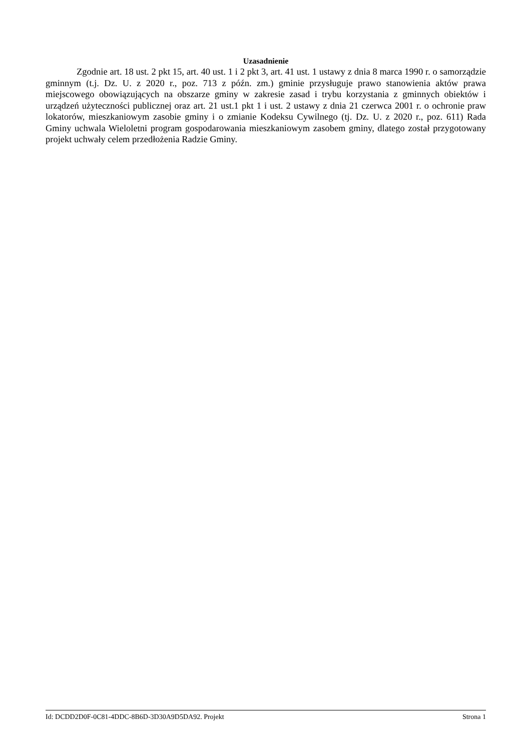Uzasadnienie
Zgodnie art. 18 ust. 2 pkt 15, art. 40 ust. 1 i 2 pkt 3, art. 41 ust. 1 ustawy z dnia 8 marca 1990 r. o samorządzie gminnym (t.j. Dz. U. z 2020 r., poz. 713 z późn. zm.) gminie przysługuje prawo stanowienia aktów prawa miejscowego obowiązujących na obszarze gminy w zakresie zasad i trybu korzystania z gminnych obiektów i urządzeń użyteczności publicznej oraz art. 21 ust.1 pkt 1 i ust. 2 ustawy z dnia 21 czerwca 2001 r. o ochronie praw lokatorów, mieszkaniowym zasobie gminy i o zmianie Kodeksu Cywilnego (tj. Dz. U. z 2020 r., poz. 611) Rada Gminy uchwala Wieloletni program gospodarowania mieszkaniowym zasobem gminy, dlatego został przygotowany projekt uchwały celem przedłożenia Radzie Gminy.
Id: DCDD2D0F-0C81-4DDC-8B6D-3D30A9D5DA92. Projekt Strona 1